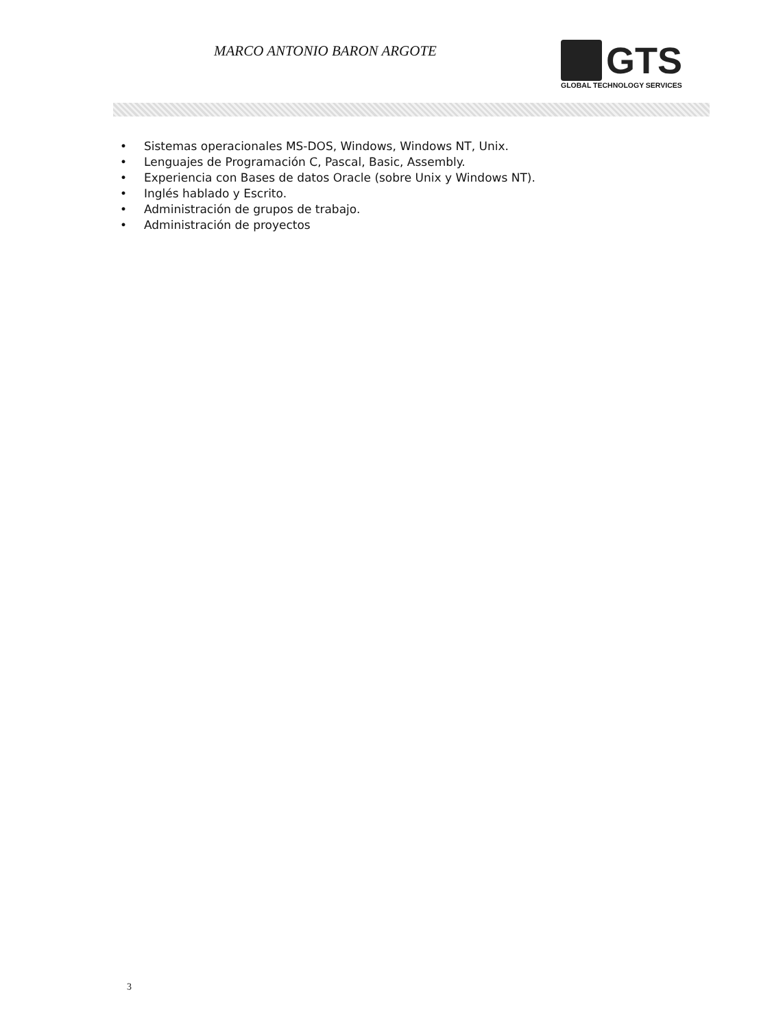MARCO ANTONIO BARON ARGOTE
GTS
GLOBAL TECHNOLOGY SERVICES
• Sistemas operacionales MS-DOS, Windows, Windows NT, Unix.
• Lenguajes de Programación C, Pascal, Basic, Assembly.
• Experiencia con Bases de datos Oracle (sobre Unix y Windows NT).
• Inglés hablado y Escrito.
• Administración de grupos de trabajo.
• Administración de proyectos
3